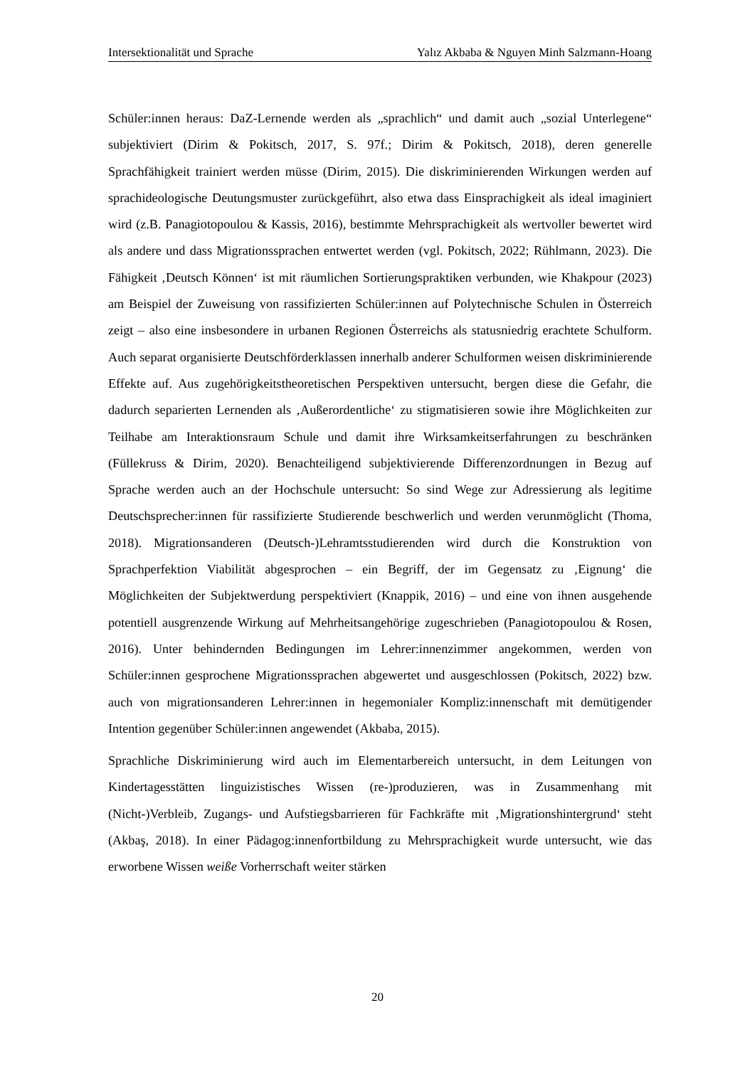Intersektionalität und Sprache Yalız Akbaba & Nguyen Minh Salzmann-Hoang
Schüler:innen heraus: DaZ-Lernende werden als „sprachlich“ und damit auch „sozial Unterlegene“ subjektiviert (Dirim & Pokitsch, 2017, S. 97f.; Dirim & Pokitsch, 2018), deren generelle Sprachfähigkeit trainiert werden müsse (Dirim, 2015). Die diskriminierenden Wirkungen werden auf sprachideologische Deutungsmuster zurückgeführt, also etwa dass Einsprachigkeit als ideal imaginiert wird (z.B. Panagiotopoulou & Kassis, 2016), bestimmte Mehrsprachigkeit als wertvoller bewertet wird als andere und dass Migrationssprachen entwertet werden (vgl. Pokitsch, 2022; Rühlmann, 2023). Die Fähigkeit ‚Deutsch Können‘ ist mit räumlichen Sortierungspraktiken verbunden, wie Khakpour (2023) am Beispiel der Zuweisung von rassifizierten Schüler:innen auf Polytechnische Schulen in Österreich zeigt – also eine insbesondere in urbanen Regionen Österreichs als statusniedrig erachtete Schulform. Auch separat organisierte Deutschförderklassen innerhalb anderer Schulformen weisen diskriminierende Effekte auf. Aus zugehörigkeitstheoretischen Perspektiven untersucht, bergen diese die Gefahr, die dadurch separierten Lernenden als ‚Außerordentliche‘ zu stigmatisieren sowie ihre Möglichkeiten zur Teilhabe am Interaktionsraum Schule und damit ihre Wirksamkeitserfahrungen zu beschränken (Füllekruss & Dirim, 2020). Benachteiligend subjektivierende Differenzordnungen in Bezug auf Sprache werden auch an der Hochschule untersucht: So sind Wege zur Adressierung als legitime Deutschsprecher:innen für rassifizierte Studierende beschwerlich und werden verunmöglicht (Thoma, 2018). Migrationsanderen (Deutsch-)Lehramtsstudierenden wird durch die Konstruktion von Sprachperfektion Viabilität abgesprochen – ein Begriff, der im Gegensatz zu ‚Eignung‘ die Möglichkeiten der Subjektwerdung perspektiviert (Knappik, 2016) – und eine von ihnen ausgehende potentiell ausgrenzende Wirkung auf Mehrheitsangehörige zugeschrieben (Panagiotopoulou & Rosen, 2016). Unter behindernden Bedingungen im Lehrer:innenzimmer angekommen, werden von Schüler:innen gesprochene Migrationssprachen abgewertet und ausgeschlossen (Pokitsch, 2022) bzw. auch von migrationsanderen Lehrer:innen in hegemonialer Kompliz:innenschaft mit demütigender Intention gegenüber Schüler:innen angewendet (Akbaba, 2015).
Sprachliche Diskriminierung wird auch im Elementarbereich untersucht, in dem Leitungen von Kindertagesstätten linguizistisches Wissen (re-)produzieren, was in Zusammenhang mit (Nicht-)Verbleib, Zugangs- und Aufstiegsbarrieren für Fachkräfte mit ‚Migrationshintergrund‘ steht (Akbaş, 2018). In einer Pädagog:innenfortbildung zu Mehrsprachigkeit wurde untersucht, wie das erworbene Wissen weiße Vorherrschaft weiter stärken
20